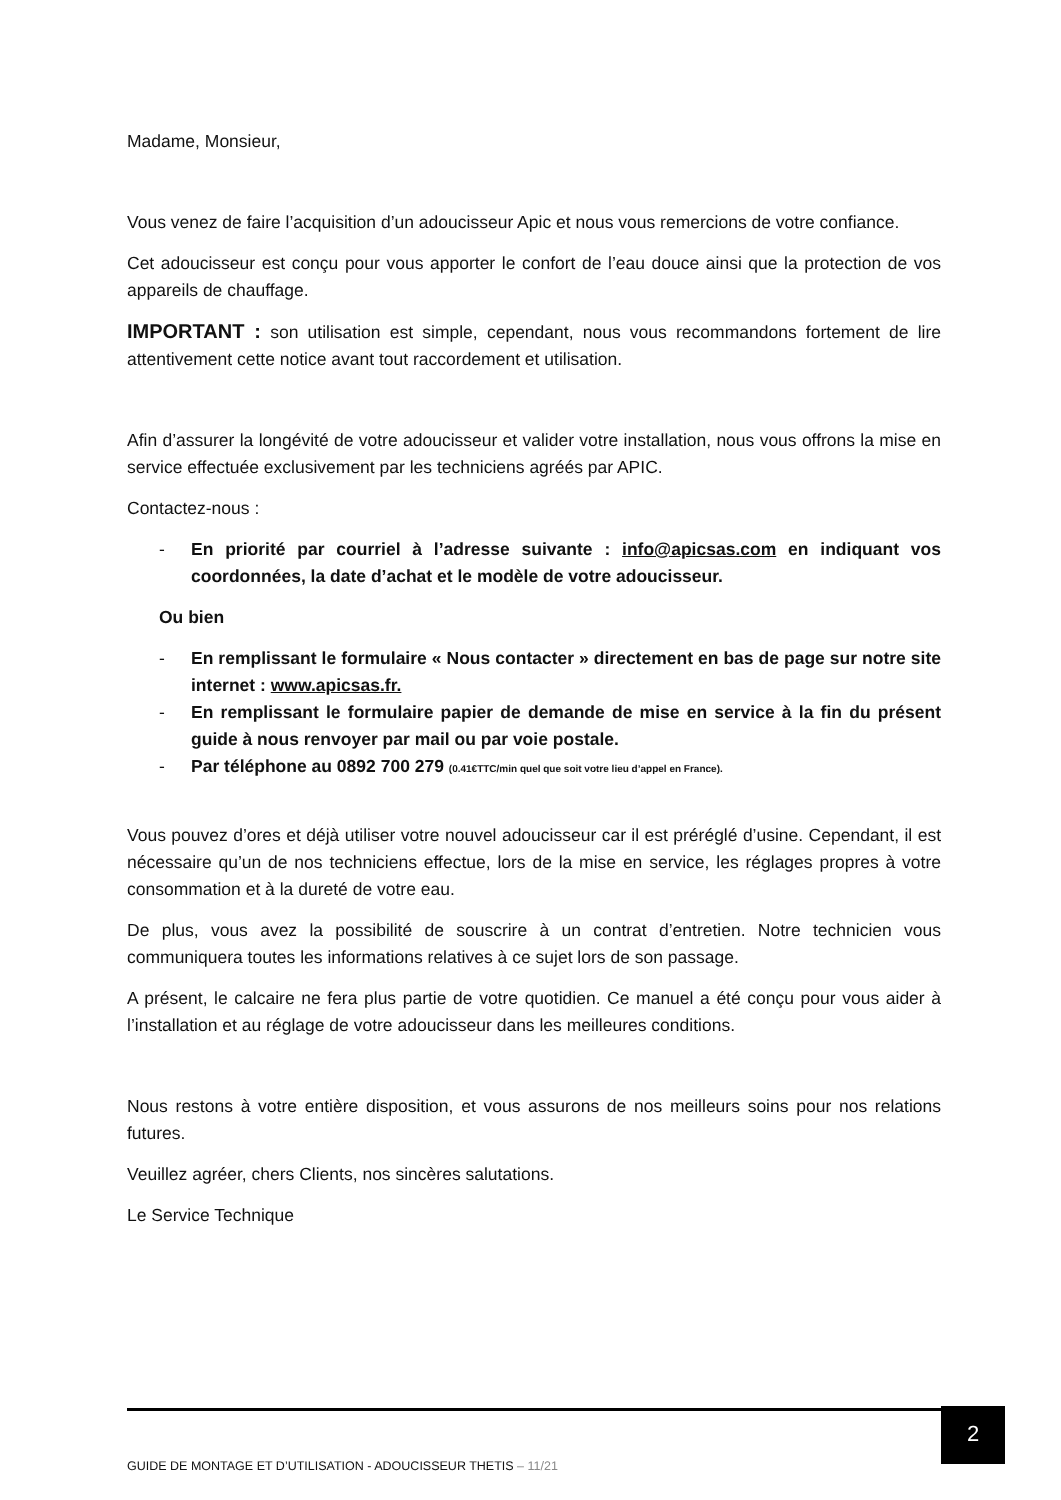Madame, Monsieur,
Vous venez de faire l’acquisition d’un adoucisseur Apic et nous vous remercions de votre confiance.
Cet adoucisseur est conçu pour vous apporter le confort de l’eau douce ainsi que la protection de vos appareils de chauffage.
IMPORTANT : son utilisation est simple, cependant, nous vous recommandons fortement de lire attentivement cette notice avant tout raccordement et utilisation.
Afin d’assurer la longévité de votre adoucisseur et valider votre installation, nous vous offrons la mise en service effectuée exclusivement par les techniciens agréés par APIC.
Contactez-nous :
- En priorité par courriel à l’adresse suivante : info@apicsas.com en indiquant vos coordonnées, la date d’achat et le modèle de votre adoucisseur.
Ou bien
- En remplissant le formulaire « Nous contacter » directement en bas de page sur notre site internet : www.apicsas.fr.
- En remplissant le formulaire papier de demande de mise en service à la fin du présent guide à nous renvoyer par mail ou par voie postale.
- Par téléphone au 0892 700 279 (0.41€TTC/min quel que soit votre lieu d’appel en France).
Vous pouvez d’ores et déjà utiliser votre nouvel adoucisseur car il est préréglé d’usine. Cependant, il est nécessaire qu’un de nos techniciens effectue, lors de la mise en service, les réglages propres à votre consommation et à la dureté de votre eau.
De plus, vous avez la possibilité de souscrire à un contrat d’entretien. Notre technicien vous communiquera toutes les informations relatives à ce sujet lors de son passage.
A présent, le calcaire ne fera plus partie de votre quotidien. Ce manuel a été conçu pour vous aider à l’installation et au réglage de votre adoucisseur dans les meilleures conditions.
Nous restons à votre entière disposition, et vous assurons de nos meilleurs soins pour nos relations futures.
Veuillez agréer, chers Clients, nos sincères salutations.
Le Service Technique
2
GUIDE DE MONTAGE ET D’UTILISATION - ADOUCISSEUR THETIS – 11/21